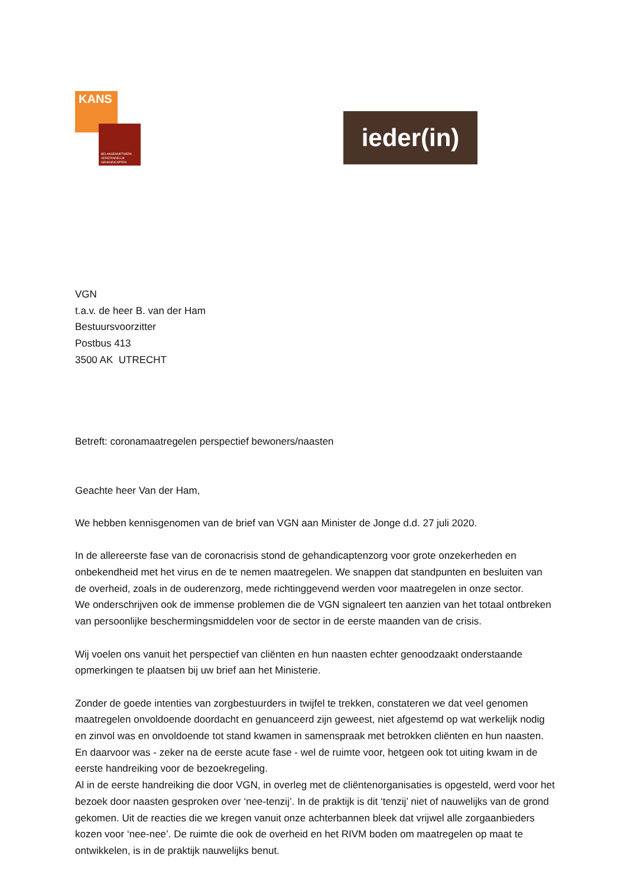KANS
BELANGENNETWERK VERSTANDELIJK GEHANDICAPTEN
ieder(in)
VGN
t.a.v. de heer B. van der Ham
Bestuursvoorzitter
Postbus 413
3500 AK UTRECHT
Betreft: coronamaatregelen perspectief bewoners/naasten
Geachte heer Van der Ham,
We hebben kennisgenomen van de brief van VGN aan Minister de Jonge d.d. 27 juli 2020.
In de allereerste fase van de coronacrisis stond de gehandicaptenzorg voor grote onzekerheden en onbekendheid met het virus en de te nemen maatregelen. We snappen dat standpunten en besluiten van de overheid, zoals in de ouderenzorg, mede richtinggevend werden voor maatregelen in onze sector.
We onderschrijven ook de immense problemen die de VGN signaleert ten aanzien van het totaal ontbreken van persoonlijke beschermingsmiddelen voor de sector in de eerste maanden van de crisis.
Wij voelen ons vanuit het perspectief van cliënten en hun naasten echter genoodzaakt onderstaande opmerkingen te plaatsen bij uw brief aan het Ministerie.
Zonder de goede intenties van zorgbestuurders in twijfel te trekken, constateren we dat veel genomen maatregelen onvoldoende doordacht en genuanceerd zijn geweest, niet afgestemd op wat werkelijk nodig en zinvol was en onvoldoende tot stand kwamen in samenspraak met betrokken cliënten en hun naasten. En daarvoor was - zeker na de eerste acute fase - wel de ruimte voor, hetgeen ook tot uiting kwam in de eerste handreiking voor de bezoekregeling.
Al in de eerste handreiking die door VGN, in overleg met de cliëntenorganisaties is opgesteld, werd voor het bezoek door naasten gesproken over ‘nee-tenzij’. In de praktijk is dit ‘tenzij’ niet of nauwelijks van de grond gekomen. Uit de reacties die we kregen vanuit onze achterbannen bleek dat vrijwel alle zorgaanbieders kozen voor ‘nee-nee’. De ruimte die ook de overheid en het RIVM boden om maatregelen op maat te ontwikkelen, is in de praktijk nauwelijks benut.